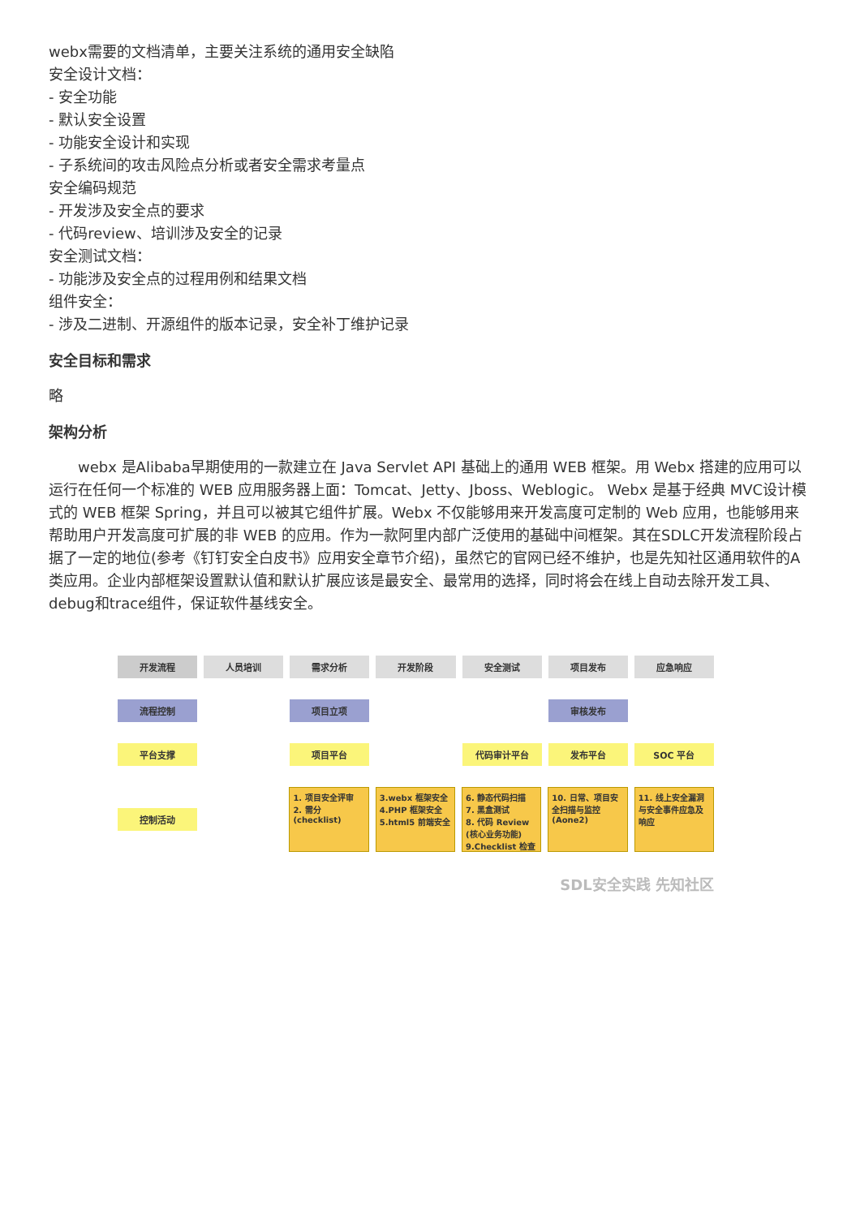webx需要的文档清单，主要关注系统的通用安全缺陷
安全设计文档：
- 安全功能
- 默认安全设置
- 功能安全设计和实现
- 子系统间的攻击风险点分析或者安全需求考量点
安全编码规范
- 开发涉及安全点的要求
- 代码review、培训涉及安全的记录
安全测试文档：
- 功能涉及安全点的过程用例和结果文档
组件安全：
- 涉及二进制、开源组件的版本记录，安全补丁维护记录
安全目标和需求
略
架构分析
webx 是Alibaba早期使用的一款建立在 Java Servlet API 基础上的通用 WEB 框架。用 Webx 搭建的应用可以运行在任何一个标准的 WEB 应用服务器上面：Tomcat、Jetty、Jboss、Weblogic。 Webx 是基于经典 MVC设计模式的 WEB 框架 Spring，并且可以被其它组件扩展。Webx 不仅能够用来开发高度可定制的 Web 应用，也能够用来帮助用户开发高度可扩展的非 WEB 的应用。作为一款阿里内部广泛使用的基础中间框架。其在SDLC开发流程阶段占据了一定的地位(参考《钉钉安全白皮书》应用安全章节介绍)，虽然它的官网已经不维护，也是先知社区通用软件的A类应用。企业内部框架设置默认值和默认扩展应该是最安全、最常用的选择，同时将会在线上自动去除开发工具、debug和trace组件，保证软件基线安全。
开发流程 人员培训 需求分析 开发阶段 安全测试 项目发布 应急响应
流程控制 项目立项 审核发布
平台支撑 项目平台 代码审计平台 发布平台 SOC 平台
控制活动
1. 项目安全评审
2. 需分 (checklist)
3.webx 框架安全
4.PHP 框架安全
5.html5 前端安全
6. 静态代码扫描
7. 黑盒测试
8. 代码 Review (核心业务功能)
9.Checklist 检查
10. 日常、项目安全扫描与监控 (Aone2)
11. 线上安全漏洞与安全事件应急及响应
SDL安全实践 先知社区